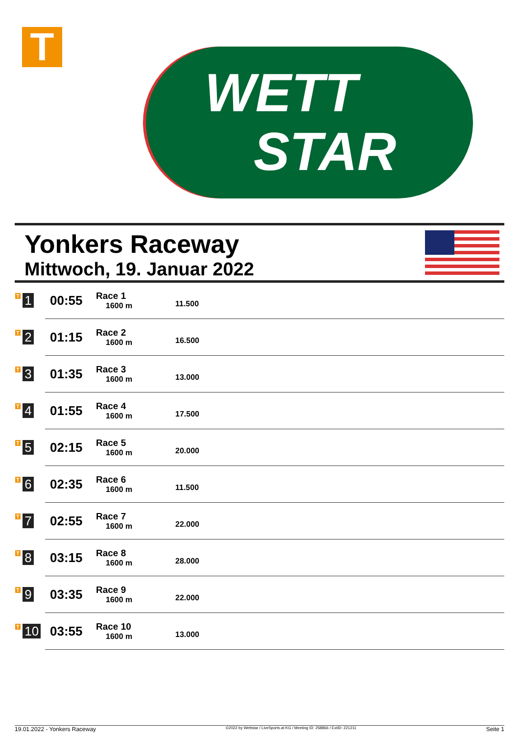T
WETT
STAR
Yonkers Raceway
Mittwoch, 19. Januar 2022
| T 1 | 00:55 | Race 1 1600 m | 11.500 |
| T 2 | 01:15 | Race 2 1600 m | 16.500 |
| T 3 | 01:35 | Race 3 1600 m | 13.000 |
| T 4 | 01:55 | Race 4 1600 m | 17.500 |
| T 5 | 02:15 | Race 5 1600 m | 20.000 |
| T 6 | 02:35 | Race 6 1600 m | 11.500 |
| T 7 | 02:55 | Race 7 1600 m | 22.000 |
| T 8 | 03:15 | Race 8 1600 m | 28.000 |
| T 9 | 03:35 | Race 9 1600 m | 22.000 |
| T 10 | 03:55 | Race 10 1600 m | 13.000 |
19.01.2022 - Yonkers Raceway ©2022 by Wettstar / LiveSports.at KG / Meeting ID: 258866 / ExtID: 221211 Seite 1